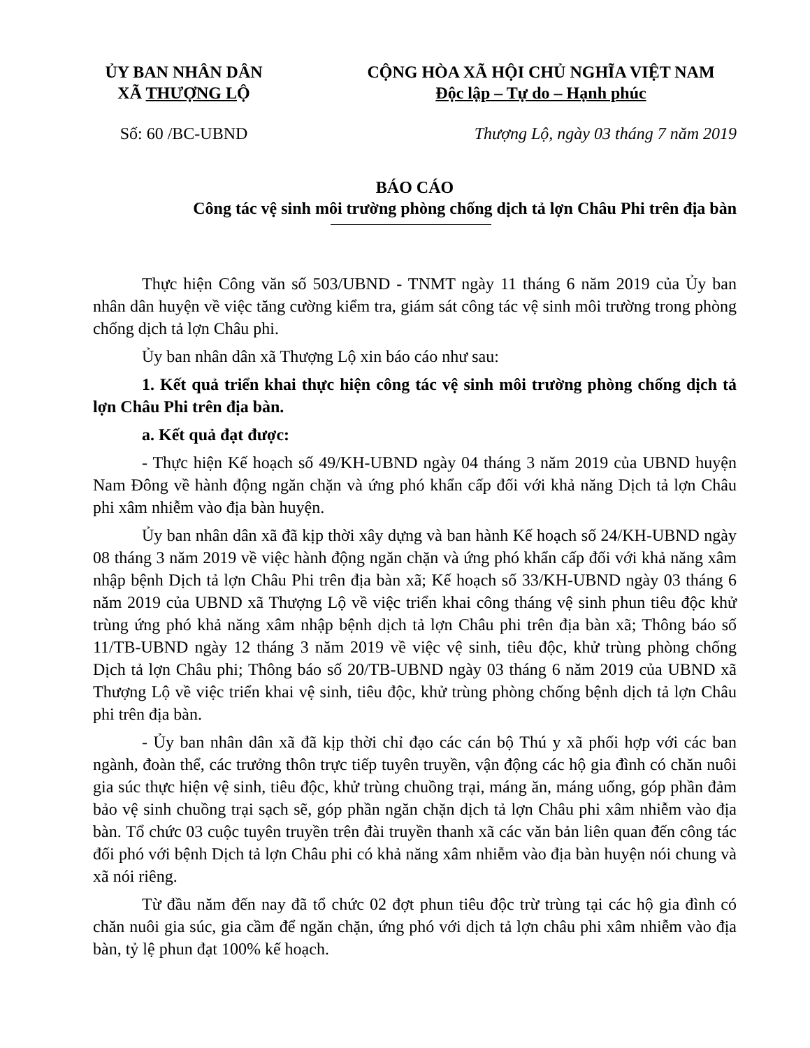ỦY BAN NHÂN DÂN
XÃ THƯỢNG LỘ
CỘNG HÒA XÃ HỘI CHỦ NGHĨA VIỆT NAM
Độc lập – Tự do – Hạnh phúc
Số: 60 /BC-UBND Thượng Lộ, ngày 03 tháng 7 năm 2019
BÁO CÁO
Công tác vệ sinh môi trường phòng chống dịch tả lợn Châu Phi trên địa bàn
Thực hiện Công văn số 503/UBND - TNMT ngày 11 tháng 6 năm 2019 của Ủy ban nhân dân huyện về việc tăng cường kiểm tra, giám sát công tác vệ sinh môi trường trong phòng chống dịch tả lợn Châu phi.
Ủy ban nhân dân xã Thượng Lộ xin báo cáo như sau:
1. Kết quả triển khai thực hiện công tác vệ sinh môi trường phòng chống dịch tả lợn Châu Phi trên địa bàn.
a. Kết quả đạt được:
- Thực hiện Kế hoạch số 49/KH-UBND ngày 04 tháng 3 năm 2019 của UBND huyện Nam Đông về hành động ngăn chặn và ứng phó khẩn cấp đối với khả năng Dịch tả lợn Châu phi xâm nhiễm vào địa bàn huyện.
Ủy ban nhân dân xã đã kịp thời xây dựng và ban hành Kế hoạch số 24/KH-UBND ngày 08 tháng 3 năm 2019 về việc hành động ngăn chặn và ứng phó khẩn cấp đối với khả năng xâm nhập bệnh Dịch tả lợn Châu Phi trên địa bàn xã; Kế hoạch số 33/KH-UBND ngày 03 tháng 6 năm 2019 của UBND xã Thượng Lộ về việc triển khai công tháng vệ sinh phun tiêu độc khử trùng ứng phó khả năng xâm nhập bệnh dịch tả lợn Châu phi trên địa bàn xã; Thông báo số 11/TB-UBND ngày 12 tháng 3 năm 2019 về việc vệ sinh, tiêu độc, khử trùng phòng chống Dịch tả lợn Châu phi; Thông báo số 20/TB-UBND ngày 03 tháng 6 năm 2019 của UBND xã Thượng Lộ về việc triển khai vệ sinh, tiêu độc, khử trùng phòng chống bệnh dịch tả lợn Châu phi trên địa bàn.
- Ủy ban nhân dân xã đã kịp thời chỉ đạo các cán bộ Thú y xã phối hợp với các ban ngành, đoàn thể, các trưởng thôn trực tiếp tuyên truyền, vận động các hộ gia đình có chăn nuôi gia súc thực hiện vệ sinh, tiêu độc, khử trùng chuồng trại, máng ăn, máng uống, góp phần đảm bảo vệ sinh chuồng trại sạch sẽ, góp phần ngăn chặn dịch tả lợn Châu phi xâm nhiễm vào địa bàn. Tổ chức 03 cuộc tuyên truyền trên đài truyền thanh xã các văn bản liên quan đến công tác đối phó với bệnh Dịch tả lợn Châu phi có khả năng xâm nhiễm vào địa bàn huyện nói chung và xã nói riêng.
Từ đầu năm đến nay đã tổ chức 02 đợt phun tiêu độc trừ trùng tại các hộ gia đình có chăn nuôi gia súc, gia cầm để ngăn chặn, ứng phó với dịch tả lợn châu phi xâm nhiễm vào địa bàn, tỷ lệ phun đạt 100% kế hoạch.